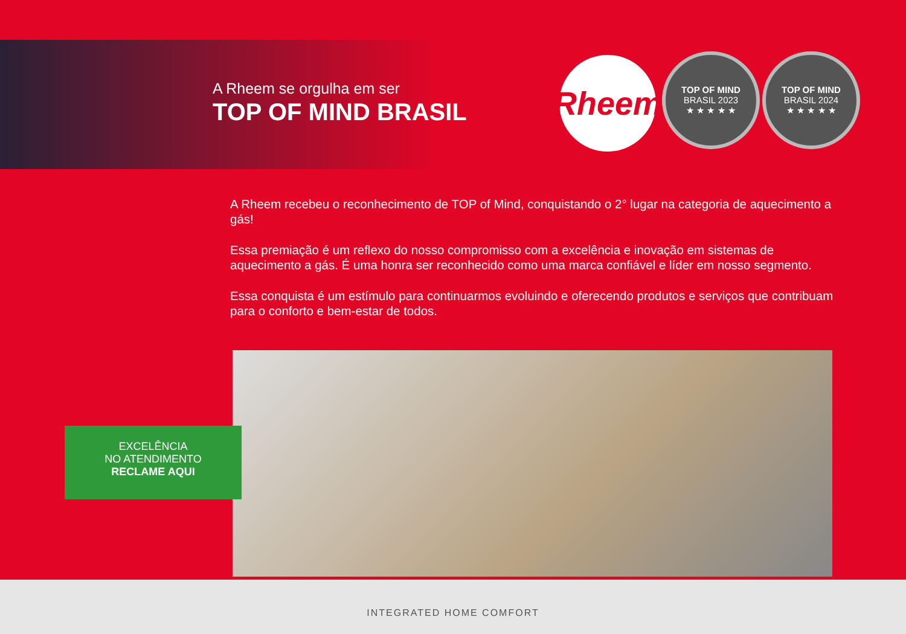A Rheem se orgulha em ser
TOP OF MIND BRASIL
Rheem
TOP OF MIND
BRASIL 2023
★ ★ ★ ★ ★
TOP OF MIND
BRASIL 2024
★ ★ ★ ★ ★
A Rheem recebeu o reconhecimento de TOP of Mind, conquistando o 2° lugar na categoria de aquecimento a gás!
Essa premiação é um reflexo do nosso compromisso com a excelência e inovação em sistemas de aquecimento a gás. É uma honra ser reconhecido como uma marca confiável e líder em nosso segmento.
Essa conquista é um estímulo para continuarmos evoluindo e oferecendo produtos e serviços que contribuam para o conforto e bem-estar de todos.
EXCELÊNCIA
NO ATENDIMENTO
RECLAME AQUI
INTEGRATED HOME COMFORT